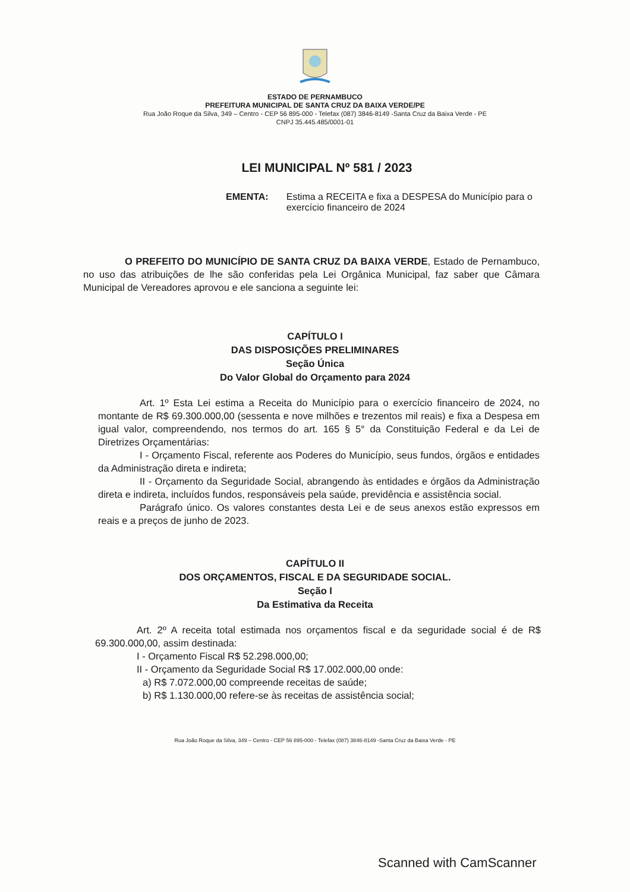ESTADO DE PERNAMBUCO
PREFEITURA MUNICIPAL DE SANTA CRUZ DA BAIXA VERDE/PE
Rua João Roque da Silva, 349 – Centro - CEP 56 895-000 - Telefax (087) 3846-8149 -Santa Cruz da Baixa Verde - PE
CNPJ 35.445.485/0001-01
LEI MUNICIPAL Nº 581 / 2023
EMENTA: Estima a RECEITA e fixa a DESPESA do Município para o exercício financeiro de 2024
O PREFEITO DO MUNICÍPIO DE SANTA CRUZ DA BAIXA VERDE, Estado de Pernambuco, no uso das atribuições de lhe são conferidas pela Lei Orgânica Municipal, faz saber que Câmara Municipal de Vereadores aprovou e ele sanciona a seguinte lei:
CAPÍTULO I
DAS DISPOSIÇÕES PRELIMINARES
Seção Única
Do Valor Global do Orçamento para 2024
Art. 1º Esta Lei estima a Receita do Município para o exercício financeiro de 2024, no montante de R$ 69.300.000,00 (sessenta e nove milhões e trezentos mil reais) e fixa a Despesa em igual valor, compreendendo, nos termos do art. 165 § 5° da Constituição Federal e da Lei de Diretrizes Orçamentárias:
I - Orçamento Fiscal, referente aos Poderes do Município, seus fundos, órgãos e entidades da Administração direta e indireta;
II - Orçamento da Seguridade Social, abrangendo às entidades e órgãos da Administração direta e indireta, incluídos fundos, responsáveis pela saúde, previdência e assistência social.
Parágrafo único. Os valores constantes desta Lei e de seus anexos estão expressos em reais e a preços de junho de 2023.
CAPÍTULO II
DOS ORÇAMENTOS, FISCAL E DA SEGURIDADE SOCIAL.
Seção I
Da Estimativa da Receita
Art. 2º A receita total estimada nos orçamentos fiscal e da seguridade social é de R$ 69.300.000,00, assim destinada:
I - Orçamento Fiscal R$ 52.298.000,00;
II - Orçamento da Seguridade Social R$ 17.002.000,00 onde:
a) R$ 7.072.000,00 compreende receitas de saúde;
b) R$ 1.130.000,00 refere-se às receitas de assistência social;
Rua João Roque da Silva, 349 – Centro - CEP 56 895-000 - Telefax (087) 3846-8149 -Santa Cruz da Baixa Verde - PE
Scanned with CamScanner